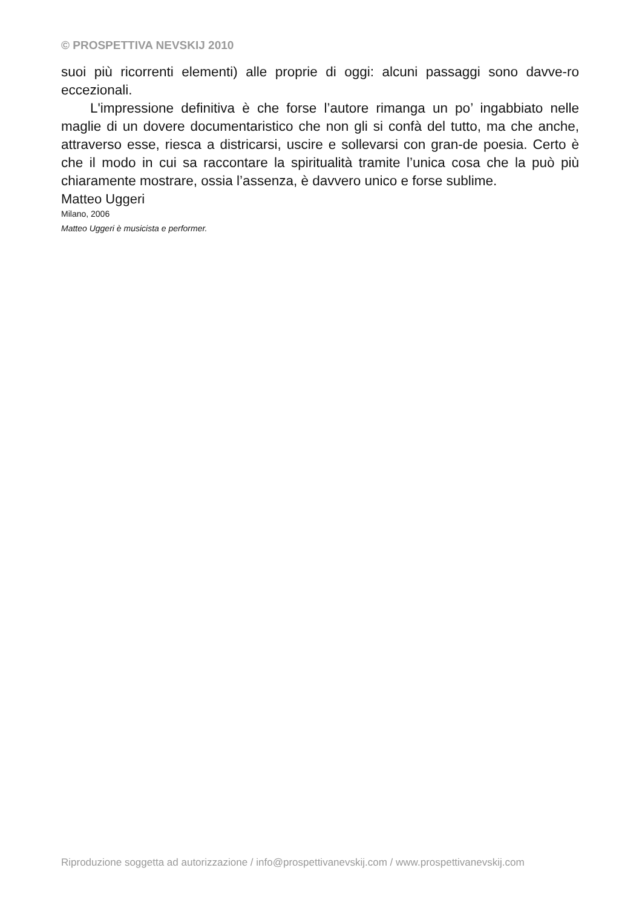© PROSPETTIVA NEVSKIJ 2010
suoi più ricorrenti elementi) alle proprie di oggi: alcuni passaggi sono davve-ro eccezionali.
L'impressione definitiva è che forse l’autore rimanga un po’ ingabbiato nelle maglie di un dovere documentaristico che non gli si confà del tutto, ma che anche, attraverso esse, riesca a districarsi, uscire e sollevarsi con gran-de poesia. Certo è che il modo in cui sa raccontare la spiritualità tramite l’unica cosa che la può più chiaramente mostrare, ossia l’assenza, è davvero unico e forse sublime.
Matteo Uggeri
Milano, 2006
Matteo Uggeri è musicista e performer.
Riproduzione soggetta ad autorizzazione / info@prospettivanevskij.com / www.prospettivanevskij.com